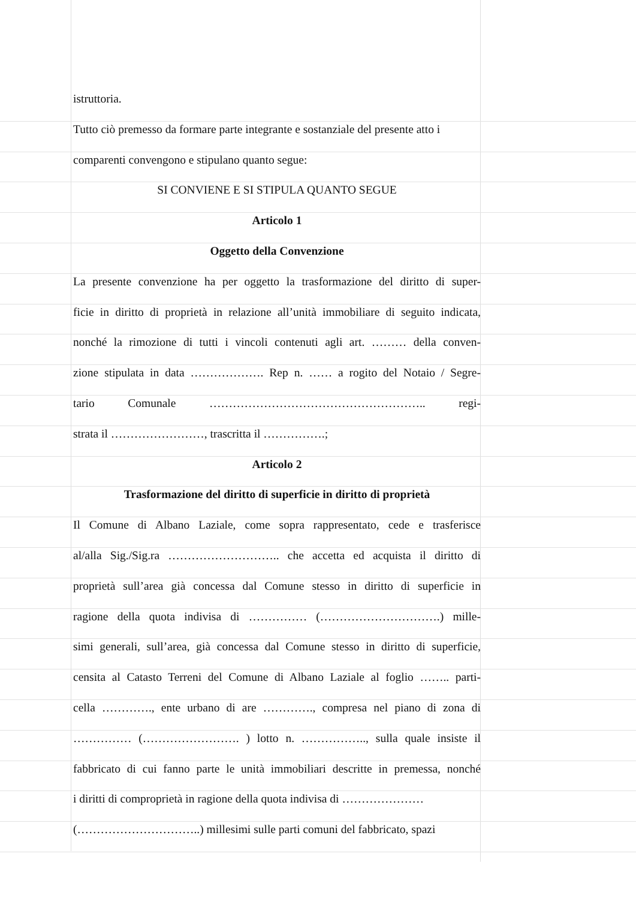istruttoria.
Tutto ciò premesso da formare parte integrante e sostanziale del presente atto i
comparenti convengono e stipulano quanto segue:
SI CONVIENE E SI STIPULA QUANTO SEGUE
Articolo 1
Oggetto della Convenzione
La presente convenzione ha per oggetto la trasformazione del diritto di super-
ficie in diritto di proprietà in relazione all’unità immobiliare di seguito indicata,
nonché la rimozione di tutti i vincoli contenuti agli art. ……… della conven-
zione stipulata in data ………………. Rep n. …… a rogito del Notaio / Segre-
tario Comunale ……………………………………………….. regi-
strata il ……………………, trascritta il …………….;
Articolo 2
Trasformazione del diritto di superficie in diritto di proprietà
Il Comune di Albano Laziale, come sopra rappresentato, cede e trasferisce
al/alla Sig./Sig.ra ……………………….. che accetta ed acquista il diritto di
proprietà sull’area già concessa dal Comune stesso in diritto di superficie in
ragione della quota indivisa di …………… (………………………….) mille-
simi generali, sull’area, già concessa dal Comune stesso in diritto di superficie,
censita al Catasto Terreni del Comune di Albano Laziale al foglio …….. parti-
cella …………., ente urbano di are …………., compresa nel piano di zona di
…………… (……………………. ) lotto n. …………….., sulla quale insiste il
fabbricato di cui fanno parte le unità immobiliari descritte in premessa, nonché
i diritti di comproprietà in ragione della quota indivisa di …………………
(…………………………..) millesimi sulle parti comuni del fabbricato, spazi